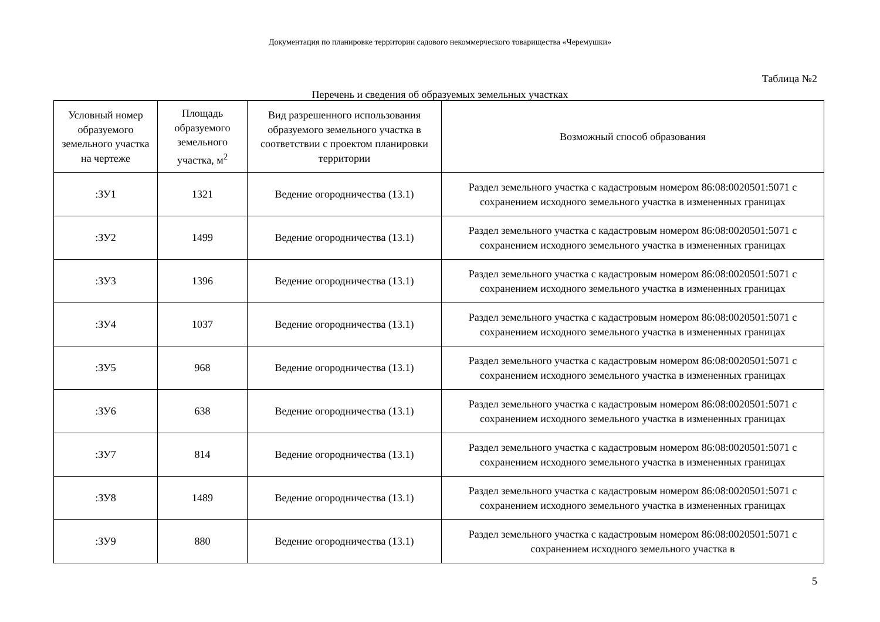Документация по планировке территории садового некоммерческого товарищества «Черемушки»
Таблица №2
Перечень и сведения об образуемых земельных участках
| Условный номер образуемого земельного участка на чертеже | Площадь образуемого земельного участка, м<sup>2</sup> | Вид разрешенного использования образуемого земельного участка в соответствии с проектом планировки территории | Возможный способ образования |
| --- | --- | --- | --- |
| :ЗУ1 | 1321 | Ведение огородничества (13.1) | Раздел земельного участка с кадастровым номером 86:08:0020501:5071 с сохранением исходного земельного участка в измененных границах |
| :ЗУ2 | 1499 | Ведение огородничества (13.1) | Раздел земельного участка с кадастровым номером 86:08:0020501:5071 с сохранением исходного земельного участка в измененных границах |
| :ЗУ3 | 1396 | Ведение огородничества (13.1) | Раздел земельного участка с кадастровым номером 86:08:0020501:5071 с сохранением исходного земельного участка в измененных границах |
| :ЗУ4 | 1037 | Ведение огородничества (13.1) | Раздел земельного участка с кадастровым номером 86:08:0020501:5071 с сохранением исходного земельного участка в измененных границах |
| :ЗУ5 | 968 | Ведение огородничества (13.1) | Раздел земельного участка с кадастровым номером 86:08:0020501:5071 с сохранением исходного земельного участка в измененных границах |
| :ЗУ6 | 638 | Ведение огородничества (13.1) | Раздел земельного участка с кадастровым номером 86:08:0020501:5071 с сохранением исходного земельного участка в измененных границах |
| :ЗУ7 | 814 | Ведение огородничества (13.1) | Раздел земельного участка с кадастровым номером 86:08:0020501:5071 с сохранением исходного земельного участка в измененных границах |
| :ЗУ8 | 1489 | Ведение огородничества (13.1) | Раздел земельного участка с кадастровым номером 86:08:0020501:5071 с сохранением исходного земельного участка в измененных границах |
| :ЗУ9 | 880 | Ведение огородничества (13.1) | Раздел земельного участка с кадастровым номером 86:08:0020501:5071 с сохранением исходного земельного участка в |
5